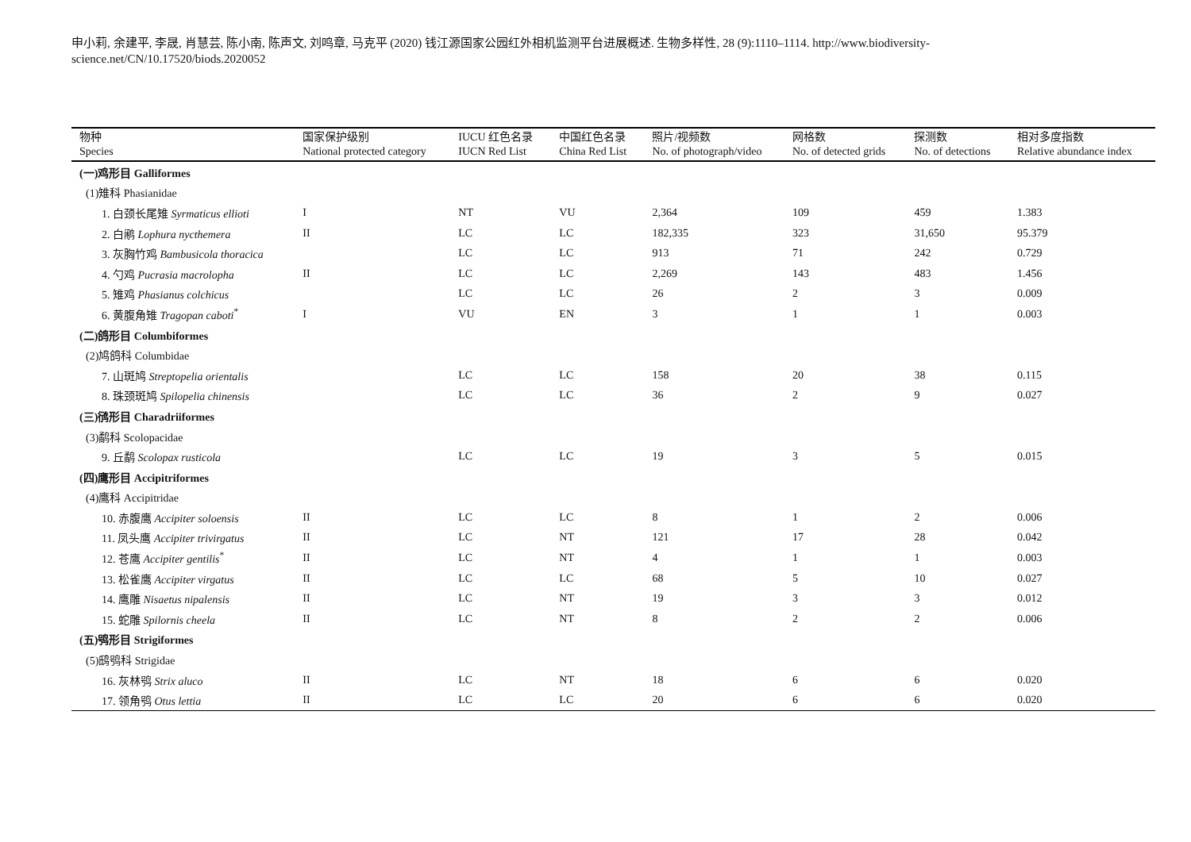申小莉, 余建平, 李晟, 肖慧芸, 陈小南, 陈声文, 刘鸣章, 马克平 (2020) 钱江源国家公园红外相机监测平台进展概述. 生物多样性, 28 (9):1110–1114. http://www.biodiversity-science.net/CN/10.17520/biods.2020052
| 物种 Species | 国家保护级别 National protected category | IUCU 红色名录 IUCN Red List | 中国红色名录 China Red List | 照片/视频数 No. of photograph/video | 网格数 No. of detected grids | 探测数 No. of detections | 相对多度指数 Relative abundance index |
| --- | --- | --- | --- | --- | --- | --- | --- |
| (一)鸡形目 Galliformes | | | | | | | |
| (1)雉科 Phasianidae | | | | | | | |
| 1. 白颈长尾雉 Syrmaticus ellioti | I | NT | VU | 2,364 | 109 | 459 | 1.383 |
| 2. 白鹇 Lophura nycthemera | II | LC | LC | 182,335 | 323 | 31,650 | 95.379 |
| 3. 灰胸竹鸡 Bambusicola thoracica | | LC | LC | 913 | 71 | 242 | 0.729 |
| 4. 勺鸡 Pucrasia macrolopha | II | LC | LC | 2,269 | 143 | 483 | 1.456 |
| 5. 雉鸡 Phasianus colchicus | | LC | LC | 26 | 2 | 3 | 0.009 |
| 6. 黄腹角雉 Tragopan caboti<sup>*</sup> | I | VU | EN | 3 | 1 | 1 | 0.003 |
| (二)鸽形目 Columbiformes | | | | | | | |
| (2)鸠鸽科 Columbidae | | | | | | | |
| 7. 山斑鸠 Streptopelia orientalis | | LC | LC | 158 | 20 | 38 | 0.115 |
| 8. 珠颈斑鸠 Spilopelia chinensis | | LC | LC | 36 | 2 | 9 | 0.027 |
| (三)鸻形目 Charadriiformes | | | | | | | |
| (3)鹬科 Scolopacidae | | | | | | | |
| 9. 丘鹬 Scolopax rusticola | | LC | LC | 19 | 3 | 5 | 0.015 |
| (四)鹰形目 Accipitriformes | | | | | | | |
| (4)鹰科 Accipitridae | | | | | | | |
| 10. 赤腹鹰 Accipiter soloensis | II | LC | LC | 8 | 1 | 2 | 0.006 |
| 11. 凤头鹰 Accipiter trivirgatus | II | LC | NT | 121 | 17 | 28 | 0.042 |
| 12. 苍鹰 Accipiter gentilis<sup>*</sup> | II | LC | NT | 4 | 1 | 1 | 0.003 |
| 13. 松雀鹰 Accipiter virgatus | II | LC | LC | 68 | 5 | 10 | 0.027 |
| 14. 鹰雕 Nisaetus nipalensis | II | LC | NT | 19 | 3 | 3 | 0.012 |
| 15. 蛇雕 Spilornis cheela | II | LC | NT | 8 | 2 | 2 | 0.006 |
| (五)鸮形目 Strigiformes | | | | | | | |
| (5)鸱鸮科 Strigidae | | | | | | | |
| 16. 灰林鸮 Strix aluco | II | LC | NT | 18 | 6 | 6 | 0.020 |
| 17. 领角鸮 Otus lettia | II | LC | LC | 20 | 6 | 6 | 0.020 |